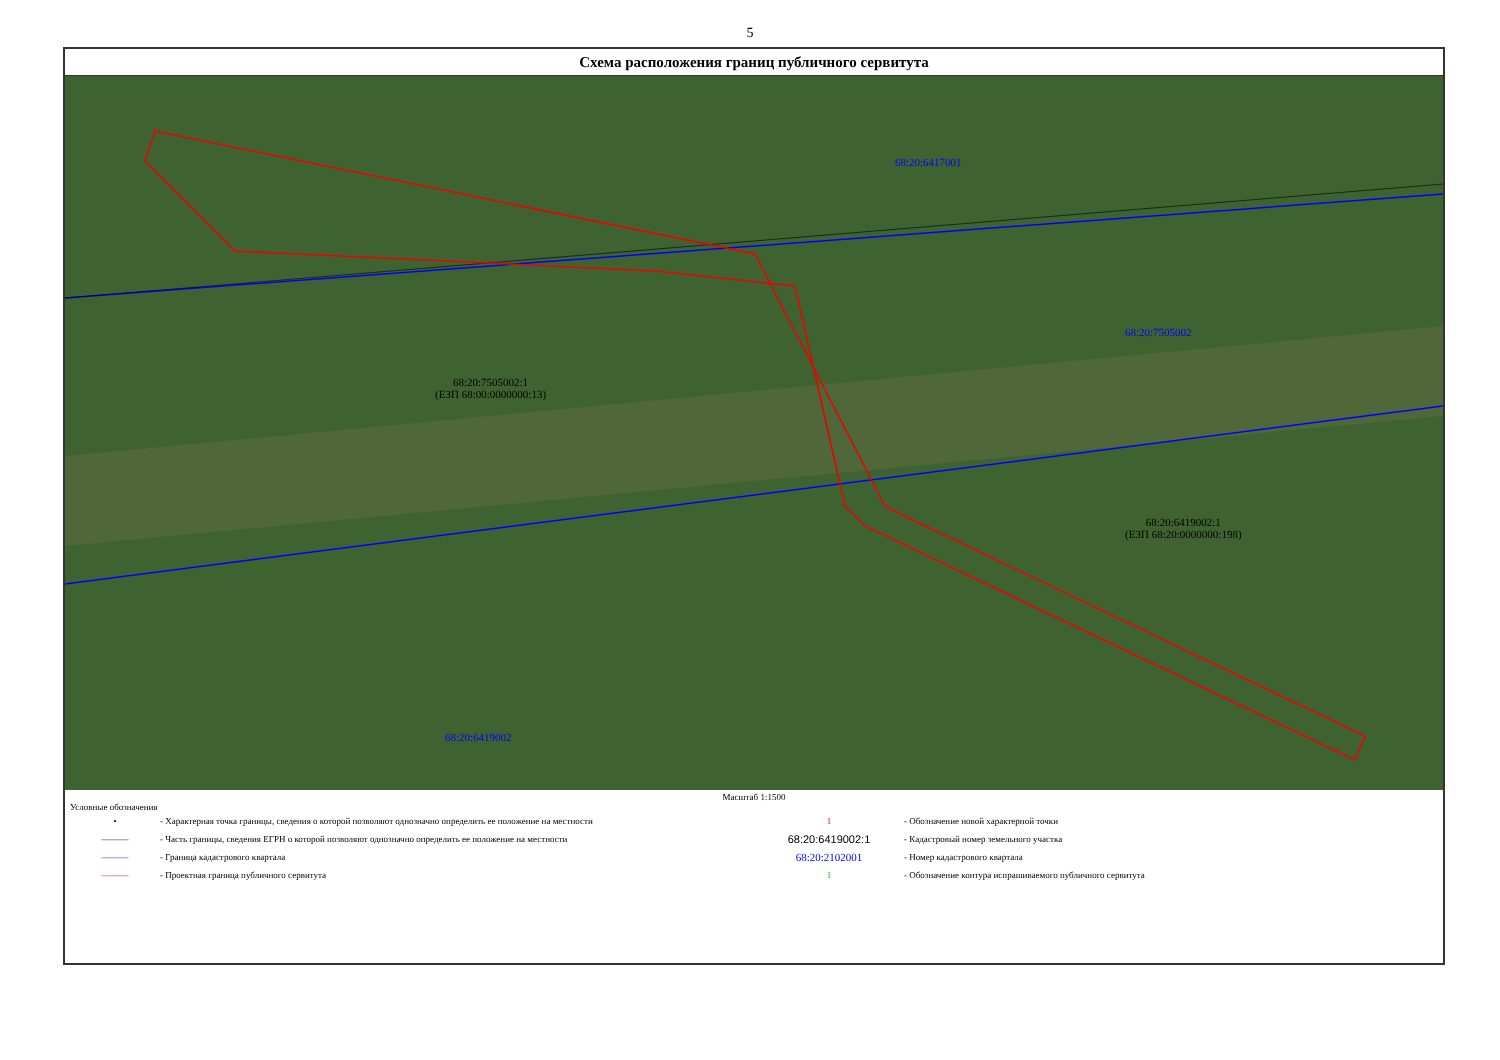5
Схема расположения границ публичного сервитута
68:20:6417001
68:20:7505002
68:20:7505002:1
(ЕЗП 68:00:0000000:13)
68:20:6419002:1
(ЕЗП 68:20:0000000:198)
68:20:6419002
Масштаб 1:1500
Условные обозначения
• - Характерная точка границы, сведения о которой позволяют однозначно определить ее положение на местности
——— - Часть границы, сведения ЕГРН о которой позволяют однозначно определить ее положение на местности
——— - Граница кадастрового квартала
——— - Проектная граница публичного сервитута
1 - Обозначение новой характерной точки
68:20:6419002:1 - Кадастровый номер земельного участка
68:20:2102001 - Номер кадастрового квартала
1 - Обозначение контура испрашиваемого публичного сервитута